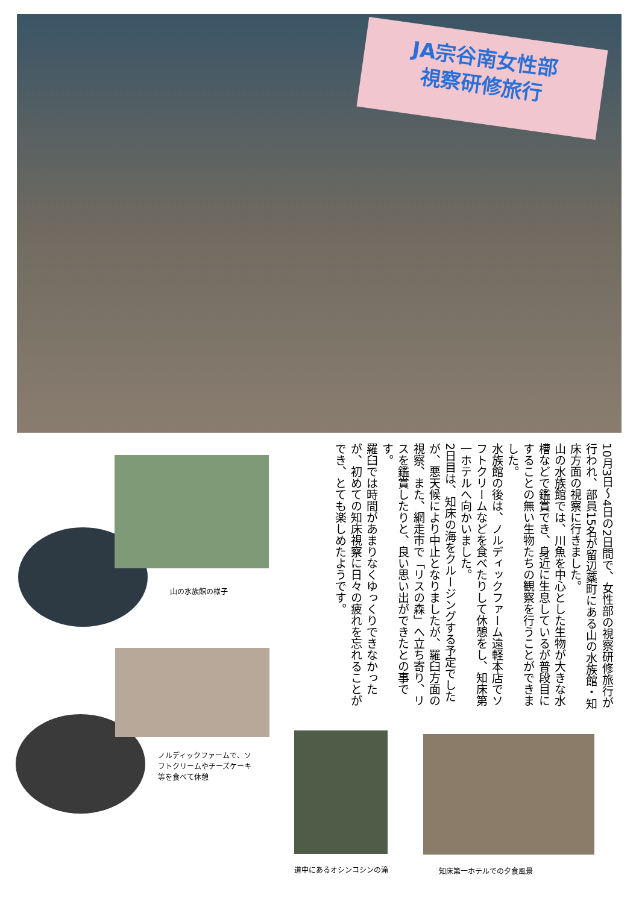JA宗谷南女性部
視察研修旅行
10月3日～4日の2日間で、女性部の視察研修旅行が行われ、部員15名が留辺蘂町にある山の水族館・知床方面の視察に行きました。
山の水族館では、川魚を中心とした生物が大きな水槽などで鑑賞でき、身近に生息しているが普段目にすることの無い生物たちの観察を行うことができました。
水族館の後は、ノルディックファーム遠軽本店でソフトクリームなどを食べたりして休憩をし、知床第一ホテルへ向かいました。
2日目は、知床の海をクルージングする予定でしたが、悪天候により中止となりましたが、羅臼方面の視察、また、網走市で「リスの森」へ立ち寄り、リスを鑑賞したりと、良い思い出ができたとの事です。
羅臼では時間があまりなくゆっくりできなかったが、初めての知床視察に日々の疲れを忘れることができ、とても楽しめたようです。
山の水族館の様子
ノルディックファームで、ソフトクリームやチーズケーキ等を食べて休憩
道中にあるオシンコシンの滝 知床第一ホテルでの夕食風景